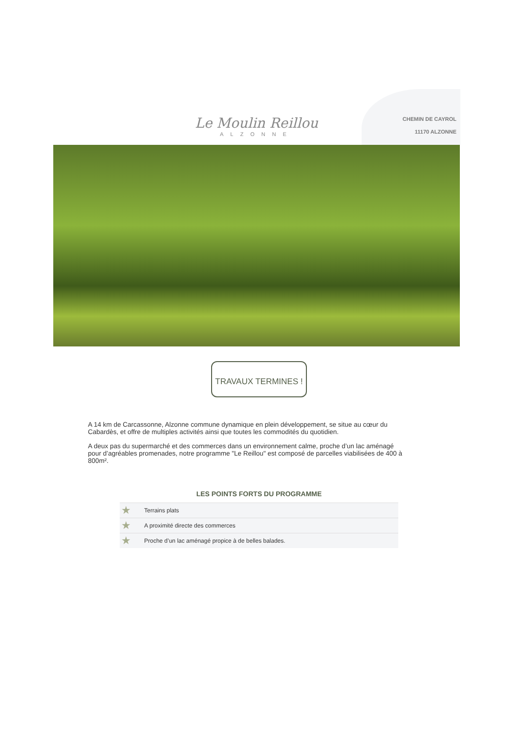Le Moulin Reillou
ALZONNE
CHEMIN DE CAYROL
11170 ALZONNE
TRAVAUX TERMINES !
A 14 km de Carcassonne, Alzonne commune dynamique en plein développement, se situe au cœur du Cabardès, et offre de multiples activités ainsi que toutes les commodités du quotidien.
A deux pas du supermarché et des commerces dans un environnement calme, proche d’un lac aménagé pour d’agréables promenades, notre programme "Le Reillou" est composé de parcelles viabilisées de 400 à 800m².
LES POINTS FORTS DU PROGRAMME
★ Terrains plats
★ A proximité directe des commerces
★ Proche d’un lac aménagé propice à de belles balades.